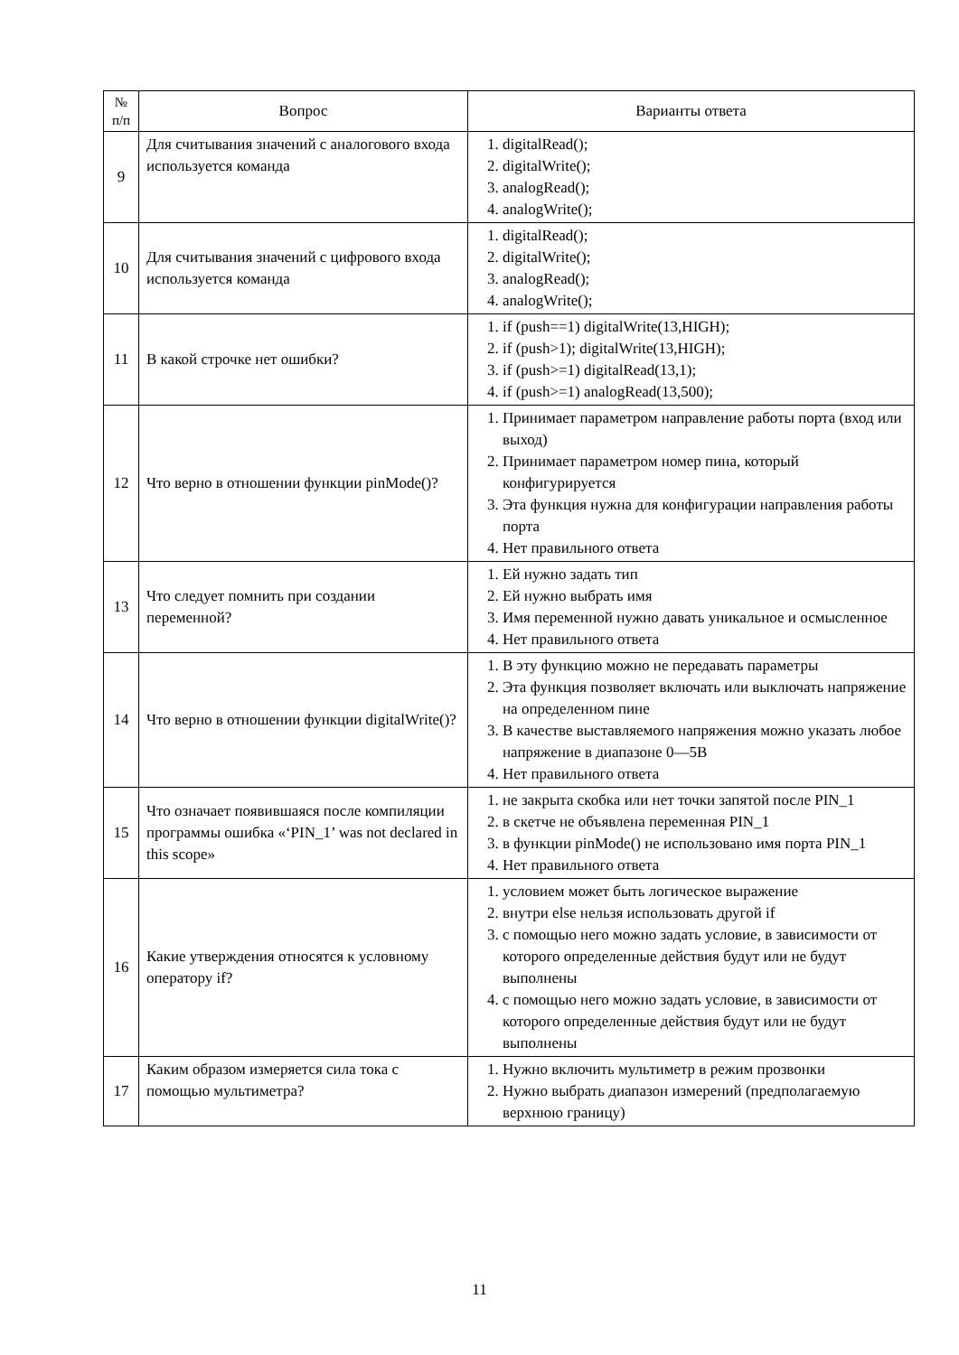| № п/п | Вопрос | Варианты ответа |
| --- | --- | --- |
| 9 | Для считывания значений с аналогового входа используется команда | 1. digitalRead(); 2. digitalWrite(); 3. analogRead(); 4. analogWrite(); |
| 10 | Для считывания значений с цифрового входа используется команда | 1. digitalRead(); 2. digitalWrite(); 3. analogRead(); 4. analogWrite(); |
| 11 | В какой строчке нет ошибки? | 1. if (push==1) digitalWrite(13,HIGH); 2. if (push>1); digitalWrite(13,HIGH); 3. if (push>=1) digitalRead(13,1); 4. if (push>=1) analogRead(13,500); |
| 12 | Что верно в отношении функции pinMode()? | 1. Принимает параметром направление работы порта (вход или выход) 2. Принимает параметром номер пина, который конфигурируется 3. Эта функция нужна для конфигурации направления работы порта 4. Нет правильного ответа |
| 13 | Что следует помнить при создании переменной? | 1. Ей нужно задать тип 2. Ей нужно выбрать имя 3. Имя переменной нужно давать уникальное и осмысленное 4. Нет правильного ответа |
| 14 | Что верно в отношении функции digitalWrite()? | 1. В эту функцию можно не передавать параметры 2. Эта функция позволяет включать или выключать напряжение на определенном пине 3. В качестве выставляемого напряжения можно указать любое напряжение в диапазоне 0—5В 4. Нет правильного ответа |
| 15 | Что означает появившаяся после компиляции программы ошибка «‘PIN_1’ was not declared in this scope» | 1. не закрыта скобка или нет точки запятой после PIN_1 2. в скетче не объявлена переменная PIN_1 3. в функции pinMode() не использовано имя порта PIN_1 4. Нет правильного ответа |
| 16 | Какие утверждения относятся к условному оператору if? | 1. условием может быть логическое выражение 2. внутри else нельзя использовать другой if 3. с помощью него можно задать условие, в зависимости от которого определенные действия будут или не будут выполнены 4. с помощью него можно задать условие, в зависимости от которого определенные действия будут или не будут выполнены |
| 17 | Каким образом измеряется сила тока с помощью мультиметра? | 1. Нужно включить мультиметр в режим прозвонки 2. Нужно выбрать диапазон измерений (предполагаемую верхнюю границу) |
11